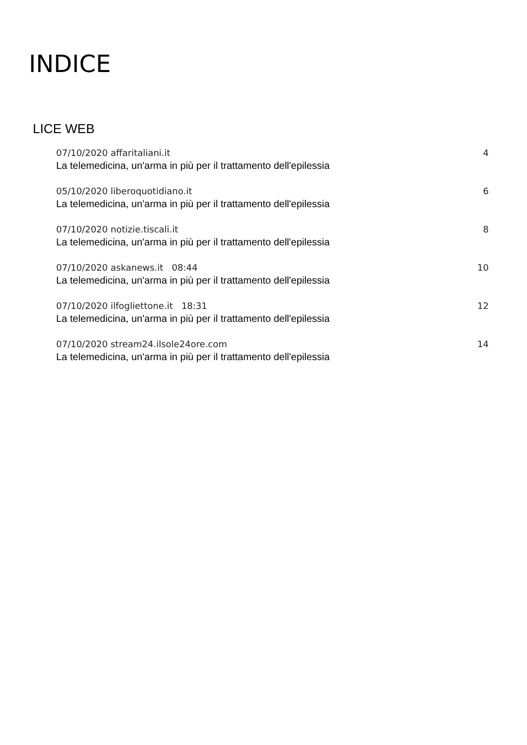INDICE
LICE WEB
07/10/2020 affaritaliani.it 4
La telemedicina, un'arma in più per il trattamento dell'epilessia
05/10/2020 liberoquotidiano.it 6
La telemedicina, un'arma in più per il trattamento dell'epilessia
07/10/2020 notizie.tiscali.it 8
La telemedicina, un'arma in più per il trattamento dell'epilessia
07/10/2020 askanews.it 08:44 10
La telemedicina, un'arma in più per il trattamento dell'epilessia
07/10/2020 ilfogliettone.it 18:31 12
La telemedicina, un'arma in più per il trattamento dell'epilessia
07/10/2020 stream24.ilsole24ore.com 14
La telemedicina, un'arma in più per il trattamento dell'epilessia